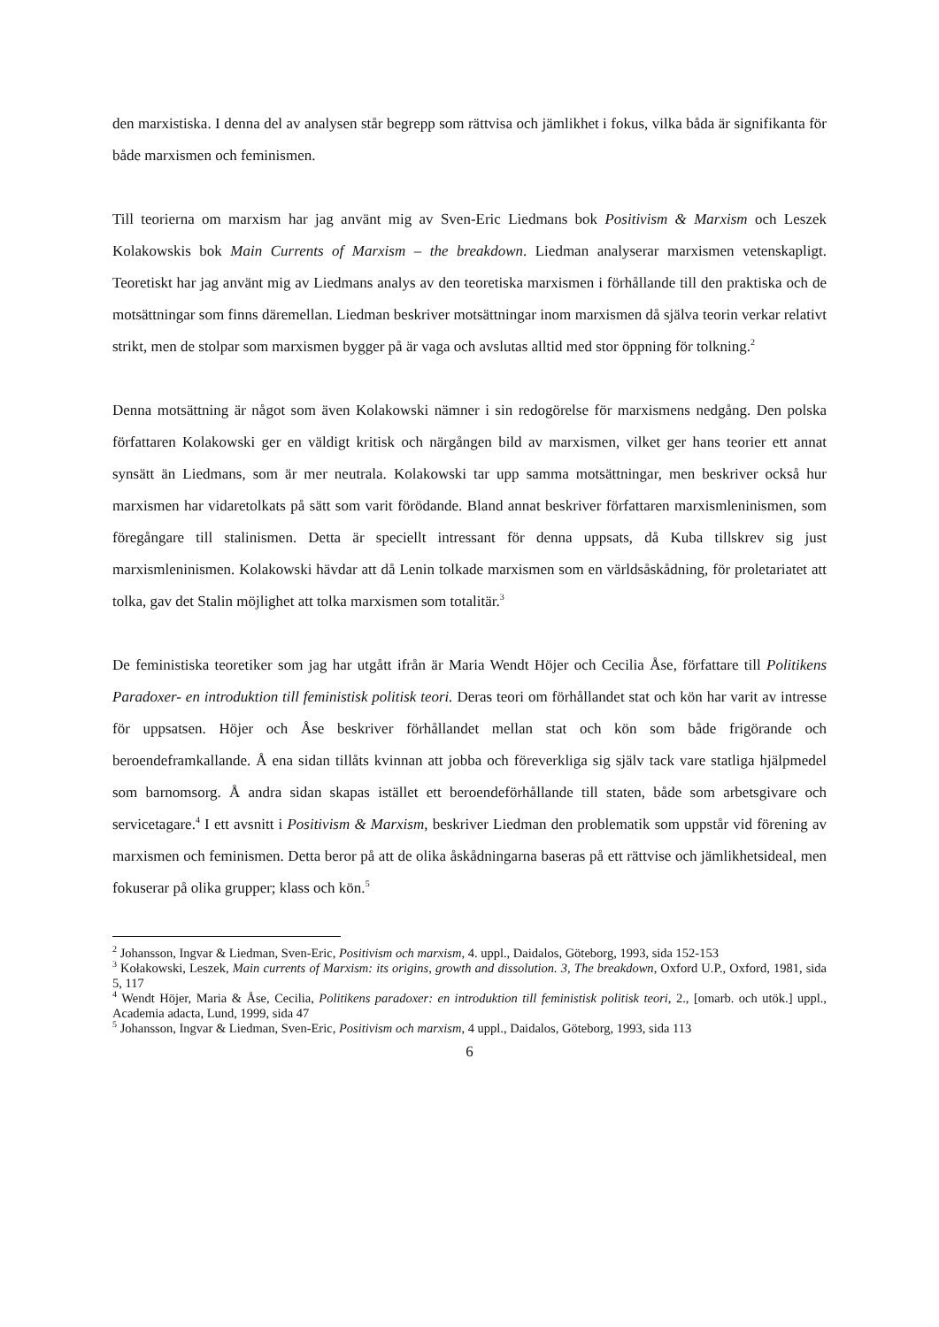den marxistiska. I denna del av analysen står begrepp som rättvisa och jämlikhet i fokus, vilka båda är signifikanta för både marxismen och feminismen.
Till teorierna om marxism har jag använt mig av Sven-Eric Liedmans bok Positivism & Marxism och Leszek Kolakowskis bok Main Currents of Marxism – the breakdown. Liedman analyserar marxismen vetenskapligt. Teoretiskt har jag använt mig av Liedmans analys av den teoretiska marxismen i förhållande till den praktiska och de motsättningar som finns däremellan. Liedman beskriver motsättningar inom marxismen då själva teorin verkar relativt strikt, men de stolpar som marxismen bygger på är vaga och avslutas alltid med stor öppning för tolkning.<sup>2</sup>
Denna motsättning är något som även Kolakowski nämner i sin redogörelse för marxismens nedgång. Den polska författaren Kolakowski ger en väldigt kritisk och närgången bild av marxismen, vilket ger hans teorier ett annat synsätt än Liedmans, som är mer neutrala. Kolakowski tar upp samma motsättningar, men beskriver också hur marxismen har vidaretolkats på sätt som varit förödande. Bland annat beskriver författaren marxismleninismen, som föregångare till stalinismen. Detta är speciellt intressant för denna uppsats, då Kuba tillskrev sig just marxismleninismen. Kolakowski hävdar att då Lenin tolkade marxismen som en världsåskådning, för proletariatet att tolka, gav det Stalin möjlighet att tolka marxismen som totalitär.<sup>3</sup>
De feministiska teoretiker som jag har utgått ifrån är Maria Wendt Höjer och Cecilia Åse, författare till Politikens Paradoxer- en introduktion till feministisk politisk teori. Deras teori om förhållandet stat och kön har varit av intresse för uppsatsen. Höjer och Åse beskriver förhållandet mellan stat och kön som både frigörande och beroendeframkallande. Å ena sidan tillåts kvinnan att jobba och föreverkliga sig själv tack vare statliga hjälpmedel som barnomsorg. Å andra sidan skapas istället ett beroendeförhållande till staten, både som arbetsgivare och servicetagare.<sup>4</sup> I ett avsnitt i Positivism & Marxism, beskriver Liedman den problematik som uppstår vid förening av marxismen och feminismen. Detta beror på att de olika åskådningarna baseras på ett rättvise och jämlikhetsideal, men fokuserar på olika grupper; klass och kön.<sup>5</sup>
<sup>2</sup> Johansson, Ingvar & Liedman, Sven-Eric, Positivism och marxism, 4. uppl., Daidalos, Göteborg, 1993, sida 152-153
<sup>3</sup> Kołakowski, Leszek, Main currents of Marxism: its origins, growth and dissolution. 3, The breakdown, Oxford U.P., Oxford, 1981, sida 5, 117
<sup>4</sup> Wendt Höjer, Maria & Åse, Cecilia, Politikens paradoxer: en introduktion till feministisk politisk teori, 2., [omarb. och utök.] uppl., Academia adacta, Lund, 1999, sida 47
<sup>5</sup> Johansson, Ingvar & Liedman, Sven-Eric, Positivism och marxism, 4 uppl., Daidalos, Göteborg, 1993, sida 113
6